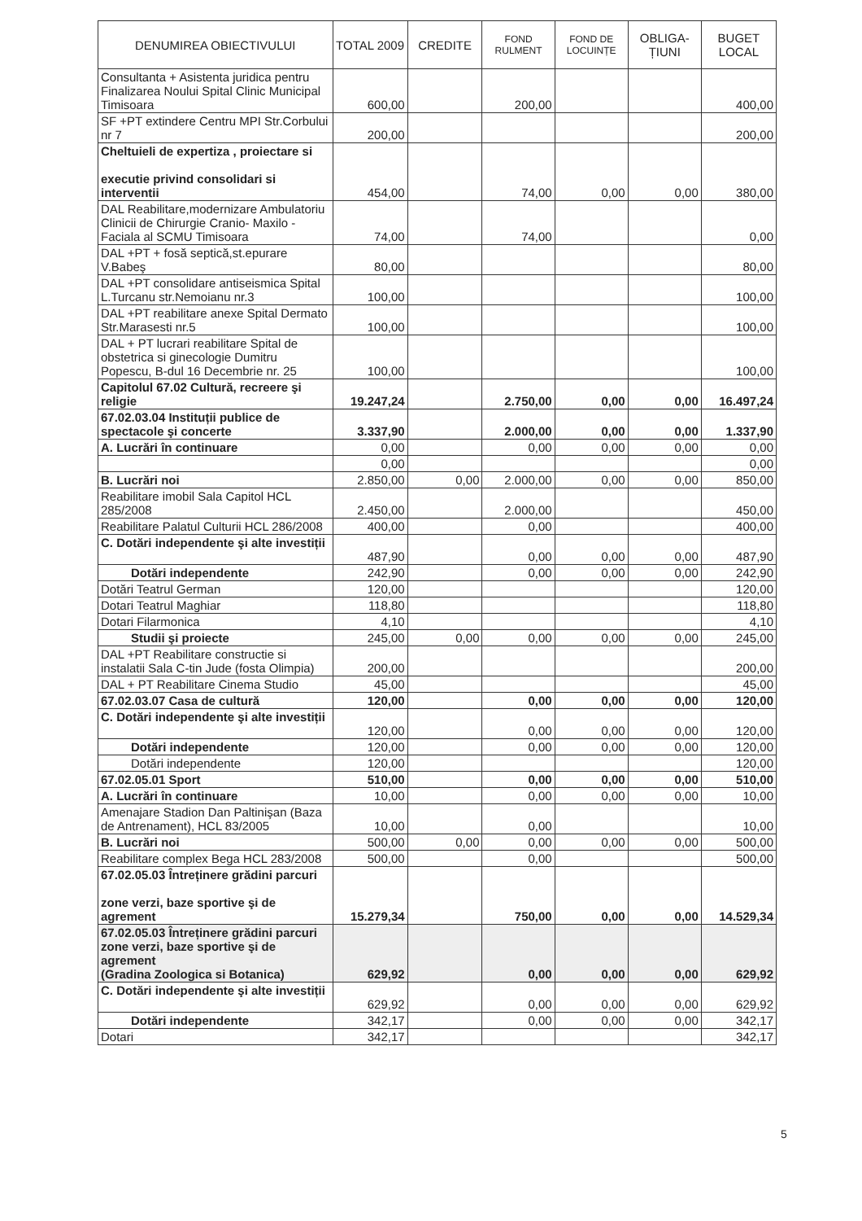| DENUMIREA OBIECTIVULUI | TOTAL 2009 | CREDITE | FOND RULMENT | FOND DE LOCUINȚE | OBLIGA-ȚIUNI | BUGET LOCAL |
| --- | --- | --- | --- | --- | --- | --- |
| Consultanta + Asistenta juridica pentru Finalizarea Noului Spital Clinic Municipal Timisoara | 600,00 | | 200,00 | | | 400,00 |
| SF +PT extindere Centru MPI Str.Corbului nr 7 | 200,00 | | | | | 200,00 |
| Cheltuieli de expertiza , proiectare si executie privind consolidari si interventii | 454,00 | | 74,00 | 0,00 | 0,00 | 380,00 |
| DAL Reabilitare,modernizare Ambulatoriu Clinicii de Chirurgie Cranio- Maxilo - Faciala al SCMU Timisoara | 74,00 | | 74,00 | | | 0,00 |
| DAL +PT + fosă septică,st.epurare V.Babeş | 80,00 | | | | | 80,00 |
| DAL +PT consolidare antiseismica Spital L.Turcanu str.Nemoianu nr.3 | 100,00 | | | | | 100,00 |
| DAL +PT reabilitare anexe Spital Dermato Str.Marasesti nr.5 | 100,00 | | | | | 100,00 |
| DAL + PT lucrari reabilitare Spital de obstetrica si ginecologie Dumitru Popescu, B-dul 16 Decembrie nr. 25 | 100,00 | | | | | 100,00 |
| Capitolul 67.02 Cultură, recreere şi religie | 19.247,24 | | 2.750,00 | 0,00 | 0,00 | 16.497,24 |
| 67.02.03.04 Instituții publice de spectacole şi concerte | 3.337,90 | | 2.000,00 | 0,00 | 0,00 | 1.337,90 |
| A. Lucrări în continuare | 0,00 | | 0,00 | 0,00 | 0,00 | 0,00 |
| | 0,00 | | | | | 0,00 |
| B. Lucrări noi | 2.850,00 | 0,00 | 2.000,00 | 0,00 | 0,00 | 850,00 |
| Reabilitare imobil Sala Capitol HCL 285/2008 | 2.450,00 | | 2.000,00 | | | 450,00 |
| Reabilitare Palatul Culturii HCL 286/2008 | 400,00 | | 0,00 | | | 400,00 |
| C. Dotări independente şi alte investiții | 487,90 | | 0,00 | 0,00 | 0,00 | 487,90 |
| Dotări independente | 242,90 | | 0,00 | 0,00 | 0,00 | 242,90 |
| Dotări Teatrul German | 120,00 | | | | | 120,00 |
| Dotari Teatrul Maghiar | 118,80 | | | | | 118,80 |
| Dotari Filarmonica | 4,10 | | | | | 4,10 |
| Studii şi proiecte | 245,00 | 0,00 | 0,00 | 0,00 | 0,00 | 245,00 |
| DAL +PT Reabilitare constructie si instalatii Sala C-tin Jude (fosta Olimpia) | 200,00 | | | | | 200,00 |
| DAL + PT Reabilitare Cinema Studio | 45,00 | | | | | 45,00 |
| 67.02.03.07 Casa de cultură | 120,00 | | 0,00 | 0,00 | 0,00 | 120,00 |
| C. Dotări independente şi alte investiții | 120,00 | | 0,00 | 0,00 | 0,00 | 120,00 |
| Dotări independente | 120,00 | | 0,00 | 0,00 | 0,00 | 120,00 |
| Dotări independente | 120,00 | | | | | 120,00 |
| 67.02.05.01 Sport | 510,00 | | 0,00 | 0,00 | 0,00 | 510,00 |
| A. Lucrări în continuare | 10,00 | | 0,00 | 0,00 | 0,00 | 10,00 |
| Amenajare Stadion Dan Paltinişan (Baza de Antrenament), HCL 83/2005 | 10,00 | | 0,00 | | | 10,00 |
| B. Lucrări noi | 500,00 | 0,00 | 0,00 | 0,00 | 0,00 | 500,00 |
| Reabilitare complex Bega HCL 283/2008 | 500,00 | | 0,00 | | | 500,00 |
| 67.02.05.03 Întreținere grădini parcuri zone verzi, baze sportive şi de agrement | 15.279,34 | | 750,00 | 0,00 | 0,00 | 14.529,34 |
| 67.02.05.03 Întreținere grădini parcuri zone verzi, baze sportive şi de agrement (Gradina Zoologica si Botanica) | 629,92 | | 0,00 | 0,00 | 0,00 | 629,92 |
| C. Dotări independente şi alte investiții | 629,92 | | 0,00 | 0,00 | 0,00 | 629,92 |
| Dotări independente | 342,17 | | 0,00 | 0,00 | 0,00 | 342,17 |
| Dotari | 342,17 | | | | | 342,17 |
5